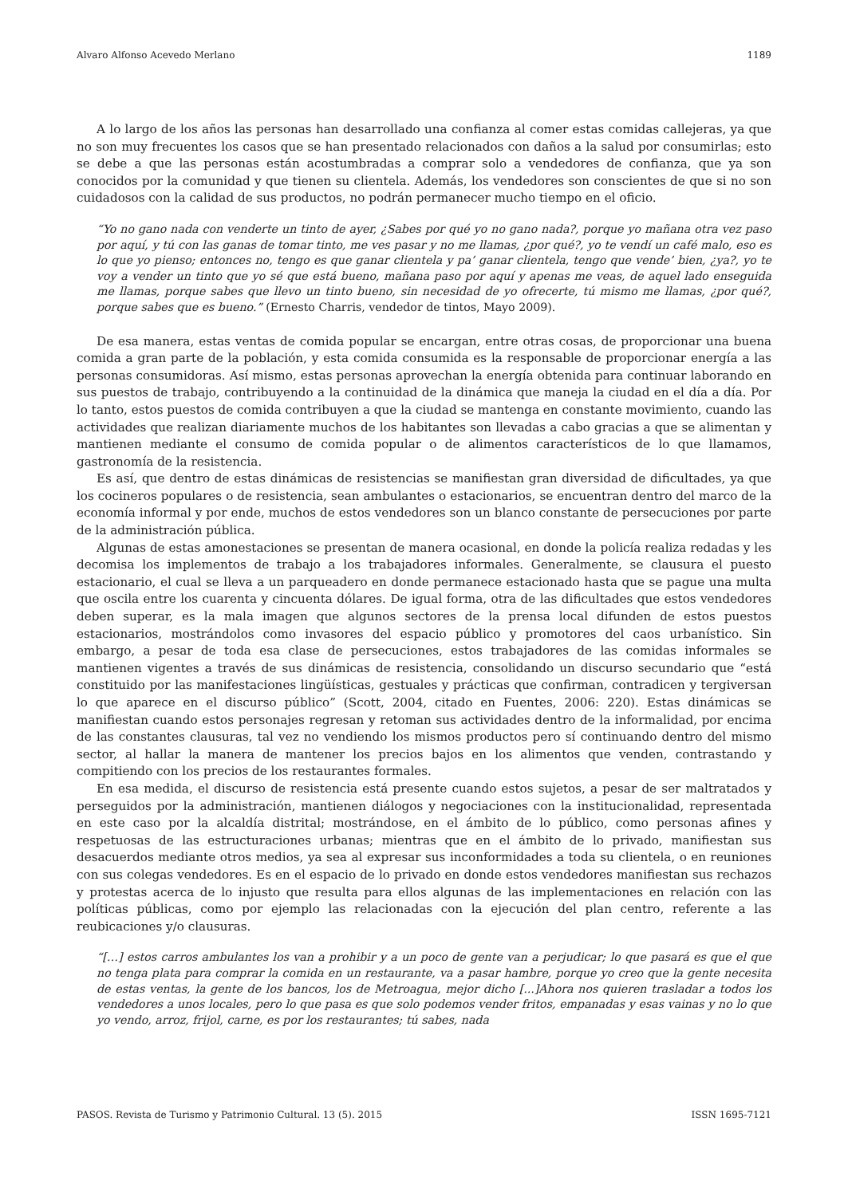Alvaro Alfonso Acevedo Merlano 1189
A lo largo de los años las personas han desarrollado una confianza al comer estas comidas callejeras, ya que no son muy frecuentes los casos que se han presentado relacionados con daños a la salud por consumirlas; esto se debe a que las personas están acostumbradas a comprar solo a vendedores de confianza, que ya son conocidos por la comunidad y que tienen su clientela. Además, los vendedores son conscientes de que si no son cuidadosos con la calidad de sus productos, no podrán permanecer mucho tiempo en el oficio.
“Yo no gano nada con venderte un tinto de ayer, ¿Sabes por qué yo no gano nada?, porque yo mañana otra vez paso por aquí, y tú con las ganas de tomar tinto, me ves pasar y no me llamas, ¿por qué?, yo te vendí un café malo, eso es lo que yo pienso; entonces no, tengo es que ganar clientela y pa’ ganar clientela, tengo que vende’ bien, ¿ya?, yo te voy a vender un tinto que yo sé que está bueno, mañana paso por aquí y apenas me veas, de aquel lado enseguida me llamas, porque sabes que llevo un tinto bueno, sin necesidad de yo ofrecerte, tú mismo me llamas, ¿por qué?, porque sabes que es bueno.” (Ernesto Charris, vendedor de tintos, Mayo 2009).
De esa manera, estas ventas de comida popular se encargan, entre otras cosas, de proporcionar una buena comida a gran parte de la población, y esta comida consumida es la responsable de proporcionar energía a las personas consumidoras. Así mismo, estas personas aprovechan la energía obtenida para continuar laborando en sus puestos de trabajo, contribuyendo a la continuidad de la dinámica que maneja la ciudad en el día a día. Por lo tanto, estos puestos de comida contribuyen a que la ciudad se mantenga en constante movimiento, cuando las actividades que realizan diariamente muchos de los habitantes son llevadas a cabo gracias a que se alimentan y mantienen mediante el consumo de comida popular o de alimentos característicos de lo que llamamos, gastronomía de la resistencia.
Es así, que dentro de estas dinámicas de resistencias se manifiestan gran diversidad de dificultades, ya que los cocineros populares o de resistencia, sean ambulantes o estacionarios, se encuentran dentro del marco de la economía informal y por ende, muchos de estos vendedores son un blanco constante de persecuciones por parte de la administración pública.
Algunas de estas amonestaciones se presentan de manera ocasional, en donde la policía realiza redadas y les decomisa los implementos de trabajo a los trabajadores informales. Generalmente, se clausura el puesto estacionario, el cual se lleva a un parqueadero en donde permanece estacionado hasta que se pague una multa que oscila entre los cuarenta y cincuenta dólares. De igual forma, otra de las dificultades que estos vendedores deben superar, es la mala imagen que algunos sectores de la prensa local difunden de estos puestos estacionarios, mostrándolos como invasores del espacio público y promotores del caos urbanístico. Sin embargo, a pesar de toda esa clase de persecuciones, estos trabajadores de las comidas informales se mantienen vigentes a través de sus dinámicas de resistencia, consolidando un discurso secundario que “está constituido por las manifestaciones lingüísticas, gestuales y prácticas que confirman, contradicen y tergiversan lo que aparece en el discurso público” (Scott, 2004, citado en Fuentes, 2006: 220). Estas dinámicas se manifiestan cuando estos personajes regresan y retoman sus actividades dentro de la informalidad, por encima de las constantes clausuras, tal vez no vendiendo los mismos productos pero sí continuando dentro del mismo sector, al hallar la manera de mantener los precios bajos en los alimentos que venden, contrastando y compitiendo con los precios de los restaurantes formales.
En esa medida, el discurso de resistencia está presente cuando estos sujetos, a pesar de ser maltratados y perseguidos por la administración, mantienen diálogos y negociaciones con la institucionalidad, representada en este caso por la alcaldía distrital; mostrándose, en el ámbito de lo público, como personas afines y respetuosas de las estructuraciones urbanas; mientras que en el ámbito de lo privado, manifiestan sus desacuerdos mediante otros medios, ya sea al expresar sus inconformidades a toda su clientela, o en reuniones con sus colegas vendedores. Es en el espacio de lo privado en donde estos vendedores manifiestan sus rechazos y protestas acerca de lo injusto que resulta para ellos algunas de las implementaciones en relación con las políticas públicas, como por ejemplo las relacionadas con la ejecución del plan centro, referente a las reubicaciones y/o clausuras.
“[…] estos carros ambulantes los van a prohibir y a un poco de gente van a perjudicar; lo que pasará es que el que no tenga plata para comprar la comida en un restaurante, va a pasar hambre, porque yo creo que la gente necesita de estas ventas, la gente de los bancos, los de Metroagua, mejor dicho [...]Ahora nos quieren trasladar a todos los vendedores a unos locales, pero lo que pasa es que solo podemos vender fritos, empanadas y esas vainas y no lo que yo vendo, arroz, frijol, carne, es por los restaurantes; tú sabes, nada
PASOS. Revista de Turismo y Patrimonio Cultural. 13 (5). 2015 ISSN 1695-7121